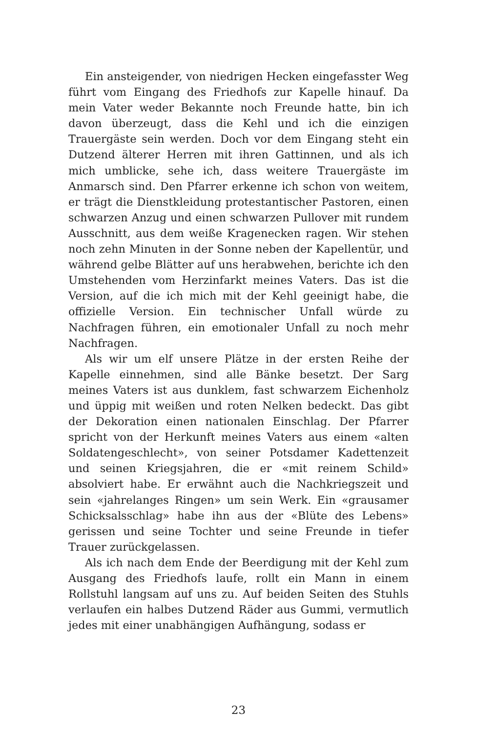Ein ansteigender, von niedrigen Hecken eingefasster Weg führt vom Eingang des Friedhofs zur Kapelle hinauf. Da mein Vater weder Bekannte noch Freunde hatte, bin ich davon überzeugt, dass die Kehl und ich die einzigen Trauergäste sein werden. Doch vor dem Eingang steht ein Dutzend älterer Herren mit ihren Gattinnen, und als ich mich umblicke, sehe ich, dass weitere Trauergäste im Anmarsch sind. Den Pfarrer erkenne ich schon von weitem, er trägt die Dienstkleidung protestantischer Pastoren, einen schwarzen Anzug und einen schwarzen Pullover mit rundem Ausschnitt, aus dem weiße Kragenecken ragen. Wir stehen noch zehn Minuten in der Sonne neben der Kapellentür, und während gelbe Blätter auf uns herabwehen, berichte ich den Umstehenden vom Herzinfarkt meines Vaters. Das ist die Version, auf die ich mich mit der Kehl geeinigt habe, die offizielle Version. Ein technischer Unfall würde zu Nachfragen führen, ein emotionaler Unfall zu noch mehr Nachfragen.
Als wir um elf unsere Plätze in der ersten Reihe der Kapelle einnehmen, sind alle Bänke besetzt. Der Sarg meines Vaters ist aus dunklem, fast schwarzem Eichenholz und üppig mit weißen und roten Nelken bedeckt. Das gibt der Dekoration einen nationalen Einschlag. Der Pfarrer spricht von der Herkunft meines Vaters aus einem «alten Soldatengeschlecht», von seiner Potsdamer Kadettenzeit und seinen Kriegsjahren, die er «mit reinem Schild» absolviert habe. Er erwähnt auch die Nachkriegszeit und sein «jahrelanges Ringen» um sein Werk. Ein «grausamer Schicksalsschlag» habe ihn aus der «Blüte des Lebens» gerissen und seine Tochter und seine Freunde in tiefer Trauer zurückgelassen.
Als ich nach dem Ende der Beerdigung mit der Kehl zum Ausgang des Friedhofs laufe, rollt ein Mann in einem Rollstuhl langsam auf uns zu. Auf beiden Seiten des Stuhls verlaufen ein halbes Dutzend Räder aus Gummi, vermutlich jedes mit einer unabhängigen Aufhängung, sodass er
23